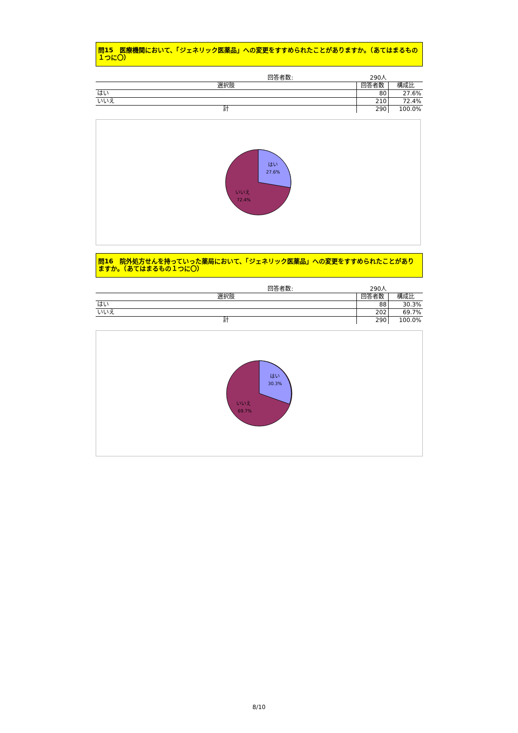問15　医療機関において、「ジェネリック医薬品」への変更をすすめられたことがありますか。（あてはまるもの１つに〇）
| 回答者数: | 290人 | |
| 選択肢 | 回答者数 | 構成比 |
| はい | 80 | 27.6% |
| いいえ | 210 | 72.4% |
| 計 | 290 | 100.0% |
はい
27.6%
いいえ
72.4%
問16　院外処方せんを持っていった薬局において、「ジェネリック医薬品」への変更をすすめられたことがありますか。（あてはまるもの１つに〇）
| 回答者数: | 290人 | |
| 選択肢 | 回答者数 | 構成比 |
| はい | 88 | 30.3% |
| いいえ | 202 | 69.7% |
| 計 | 290 | 100.0% |
はい
30.3%
いいえ
69.7%
8/10